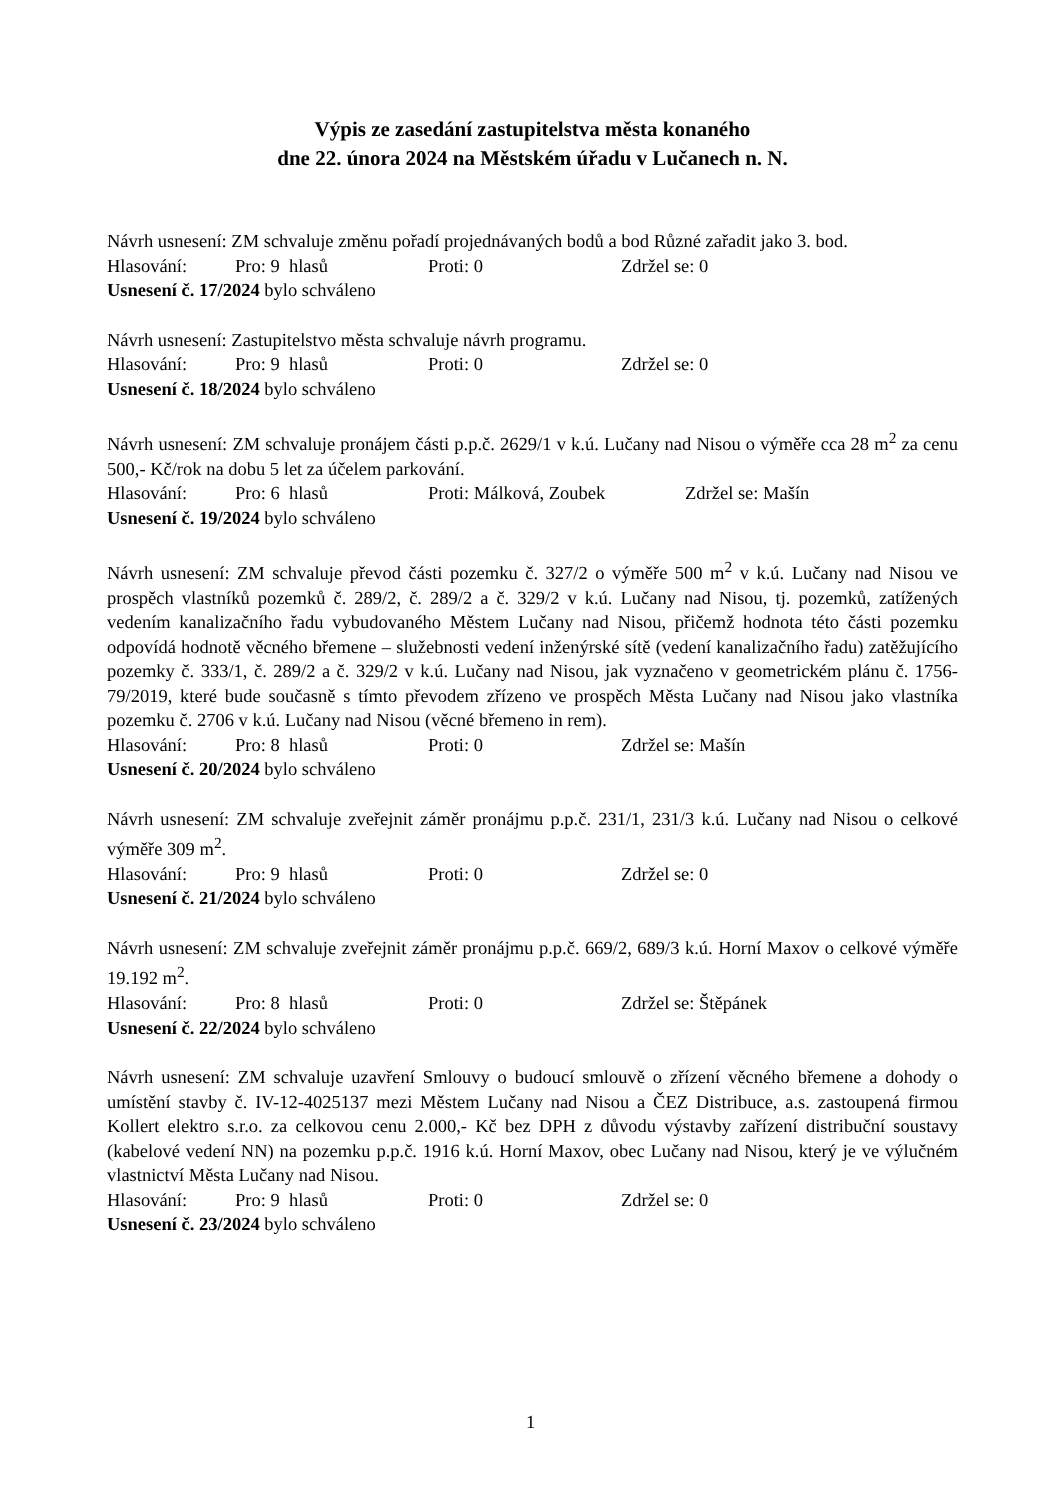Výpis ze zasedání zastupitelstva města konaného
dne 22. února 2024 na Městském úřadu v Lučanech n. N.
Návrh usnesení: ZM schvaluje změnu pořadí projednávaných bodů a bod Různé zařadit jako 3. bod.
Hlasování: Pro: 9 hlasů Proti: 0 Zdržel se: 0
Usnesení č. 17/2024 bylo schváleno
Návrh usnesení: Zastupitelstvo města schvaluje návrh programu.
Hlasování: Pro: 9 hlasů Proti: 0 Zdržel se: 0
Usnesení č. 18/2024 bylo schváleno
Návrh usnesení: ZM schvaluje pronájem části p.p.č. 2629/1 v k.ú. Lučany nad Nisou o výměře cca 28 m<sup>2</sup> za cenu 500,- Kč/rok na dobu 5 let za účelem parkování.
Hlasování: Pro: 6 hlasů Proti: Málková, Zoubek Zdržel se: Mašín
Usnesení č. 19/2024 bylo schváleno
Návrh usnesení: ZM schvaluje převod části pozemku č. 327/2 o výměře 500 m<sup>2</sup> v k.ú. Lučany nad Nisou ve prospěch vlastníků pozemků č. 289/2, č. 289/2 a č. 329/2 v k.ú. Lučany nad Nisou, tj. pozemků, zatížených vedením kanalizačního řadu vybudovaného Městem Lučany nad Nisou, přičemž hodnota této části pozemku odpovídá hodnotě věcného břemene – služebnosti vedení inženýrské sítě (vedení kanalizačního řadu) zatěžujícího pozemky č. 333/1, č. 289/2 a č. 329/2 v k.ú. Lučany nad Nisou, jak vyznačeno v geometrickém plánu č. 1756-79/2019, které bude současně s tímto převodem zřízeno ve prospěch Města Lučany nad Nisou jako vlastníka pozemku č. 2706 v k.ú. Lučany nad Nisou (věcné břemeno in rem).
Hlasování: Pro: 8 hlasů Proti: 0 Zdržel se: Mašín
Usnesení č. 20/2024 bylo schváleno
Návrh usnesení: ZM schvaluje zveřejnit záměr pronájmu p.p.č. 231/1, 231/3 k.ú. Lučany nad Nisou o celkové výměře 309 m<sup>2</sup>.
Hlasování: Pro: 9 hlasů Proti: 0 Zdržel se: 0
Usnesení č. 21/2024 bylo schváleno
Návrh usnesení: ZM schvaluje zveřejnit záměr pronájmu p.p.č. 669/2, 689/3 k.ú. Horní Maxov o celkové výměře 19.192 m<sup>2</sup>.
Hlasování: Pro: 8 hlasů Proti: 0 Zdržel se: Štěpánek
Usnesení č. 22/2024 bylo schváleno
Návrh usnesení: ZM schvaluje uzavření Smlouvy o budoucí smlouvě o zřízení věcného břemene a dohody o umístění stavby č. IV-12-4025137 mezi Městem Lučany nad Nisou a ČEZ Distribuce, a.s. zastoupená firmou Kollert elektro s.r.o. za celkovou cenu 2.000,- Kč bez DPH z důvodu výstavby zařízení distribuční soustavy (kabelové vedení NN) na pozemku p.p.č. 1916 k.ú. Horní Maxov, obec Lučany nad Nisou, který je ve výlučném vlastnictví Města Lučany nad Nisou.
Hlasování: Pro: 9 hlasů Proti: 0 Zdržel se: 0
Usnesení č. 23/2024 bylo schváleno
1